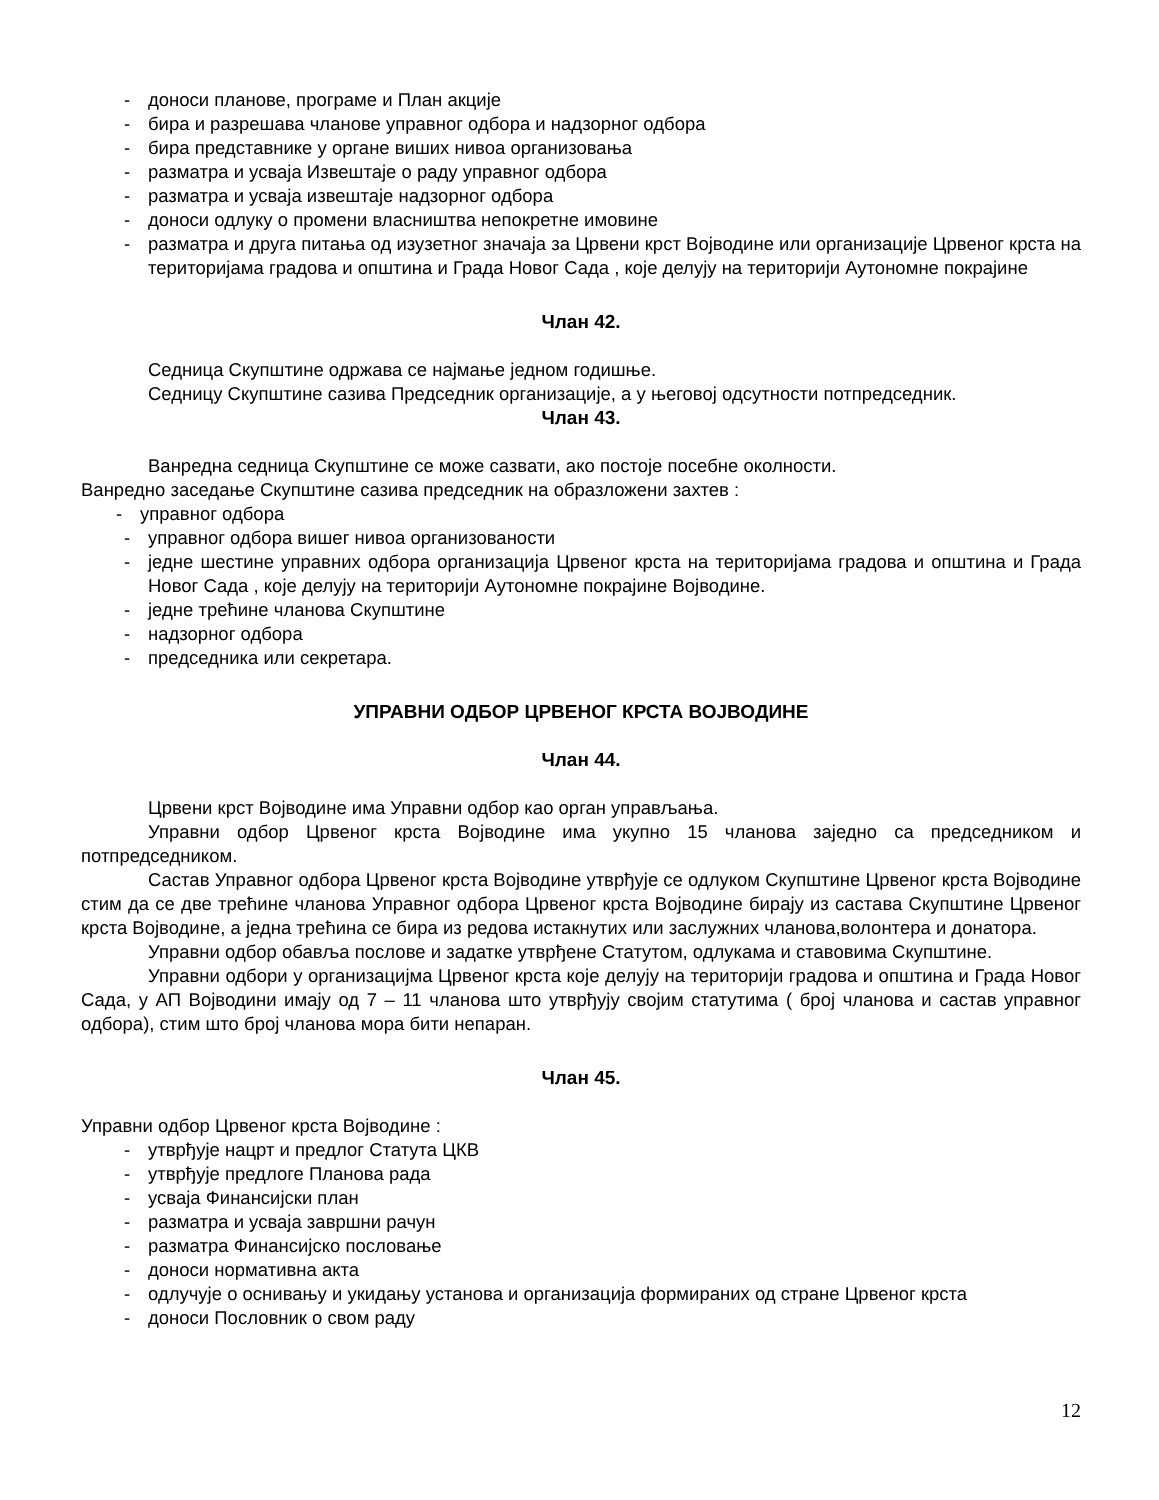- доноси планове, програме и План акције
- бира и разрешава чланове управног одбора и надзорног одбора
- бира представнике у органе виших нивоа организовања
- разматра и усваја Извештаје о раду управног одбора
- разматра и усваја извештаје надзорног одбора
- доноси одлуку о промени власништва непокретне имовине
- разматра и друга питања од изузетног значаја за Црвени крст Војводине или организације Црвеног крста на територијама градова и општина и Града Новог Сада , које делују на територији Аутономне покрајине
Члан 42.
Седница Скупштине одржава се најмање једном годишње.
Седницу Скупштине сазива Председник организације, а у његовој одсутности потпредседник.
Члан 43.
Ванредна седница Скупштине се може сазвати, ако постоје посебне околности.
Ванредно заседање Скупштине сазива председник на образложени захтев :
- управног одбора
- управног одбора вишег нивоа организованости
- једне шестине управних одбора организација Црвеног крста на територијама градова и општина и Града Новог Сада , које делују на територији Аутономне покрајине Војводине.
- једне трећине чланова Скупштине
- надзорног одбора
- председника или секретара.
УПРАВНИ ОДБОР ЦРВЕНОГ КРСТА ВОЈВОДИНЕ
Члан 44.
Црвени крст Војводине има Управни одбор као орган управљања.
Управни одбор Црвеног крста Војводине има укупно 15 чланова заједно са председником и потпредседником.
Састав Управног одбора Црвеног крста Војводине утврђује се одлуком Скупштине Црвеног крста Војводине стим да се две трећине чланова Управног одбора Црвеног крста Војводине бирају из састава Скупштине Црвеног крста Војводине, а једна трећина се бира из редова истакнутих или заслужних чланова,волонтера и донатора.
Управни одбор обавља послове и задатке утврђене Статутом, одлукама и ставовима Скупштине.
Управни одбори у организацијма Црвеног крста које делују на територији градова и општина и Града Новог Сада, у АП Војводини имају од 7 – 11 чланова што утврђују својим статутима ( број чланова и састав управног одбора), стим што број чланова мора бити непаран.
Члан 45.
Управни одбор Црвеног крста Војводине :
- утврђује нацрт и предлог Статута ЦКВ
- утврђује предлоге Планова рада
- усваја Финансијски план
- разматра и усваја завршни рачун
- разматра Финансијско пословање
- доноси нормативна акта
- одлучује о оснивању и укидању установа и организација формираних од стране Црвеног крста
- доноси Пословник о свом раду
12